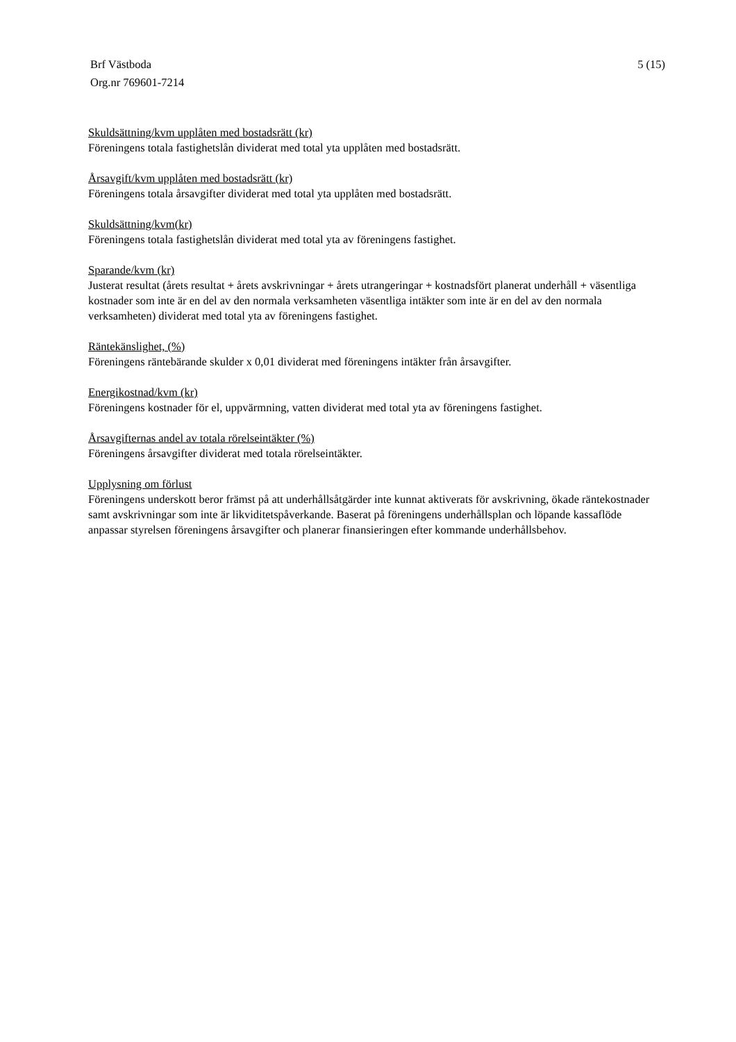Brf Västboda
Org.nr 769601-7214
5 (15)
Skuldsättning/kvm upplåten med bostadsrätt (kr)
Föreningens totala fastighetslån dividerat med total yta upplåten med bostadsrätt.
Årsavgift/kvm upplåten med bostadsrätt (kr)
Föreningens totala årsavgifter dividerat med total yta upplåten med bostadsrätt.
Skuldsättning/kvm(kr)
Föreningens totala fastighetslån dividerat med total yta av föreningens fastighet.
Sparande/kvm (kr)
Justerat resultat (årets resultat + årets avskrivningar + årets utrangeringar + kostnadsfört planerat underhåll + väsentliga kostnader som inte är en del av den normala verksamheten väsentliga intäkter som inte är en del av den normala verksamheten) dividerat med total yta av föreningens fastighet.
Räntekänslighet, (%)
Föreningens räntebärande skulder x 0,01 dividerat med föreningens intäkter från årsavgifter.
Energikostnad/kvm (kr)
Föreningens kostnader för el, uppvärmning, vatten dividerat med total yta av föreningens fastighet.
Årsavgifternas andel av totala rörelseintäkter (%)
Föreningens årsavgifter dividerat med totala rörelseintäkter.
Upplysning om förlust
Föreningens underskott beror främst på att underhållsåtgärder inte kunnat aktiverats för avskrivning, ökade räntekostnader samt avskrivningar som inte är likviditetspåverkande. Baserat på föreningens underhållsplan och löpande kassaflöde anpassar styrelsen föreningens årsavgifter och planerar finansieringen efter kommande underhållsbehov.